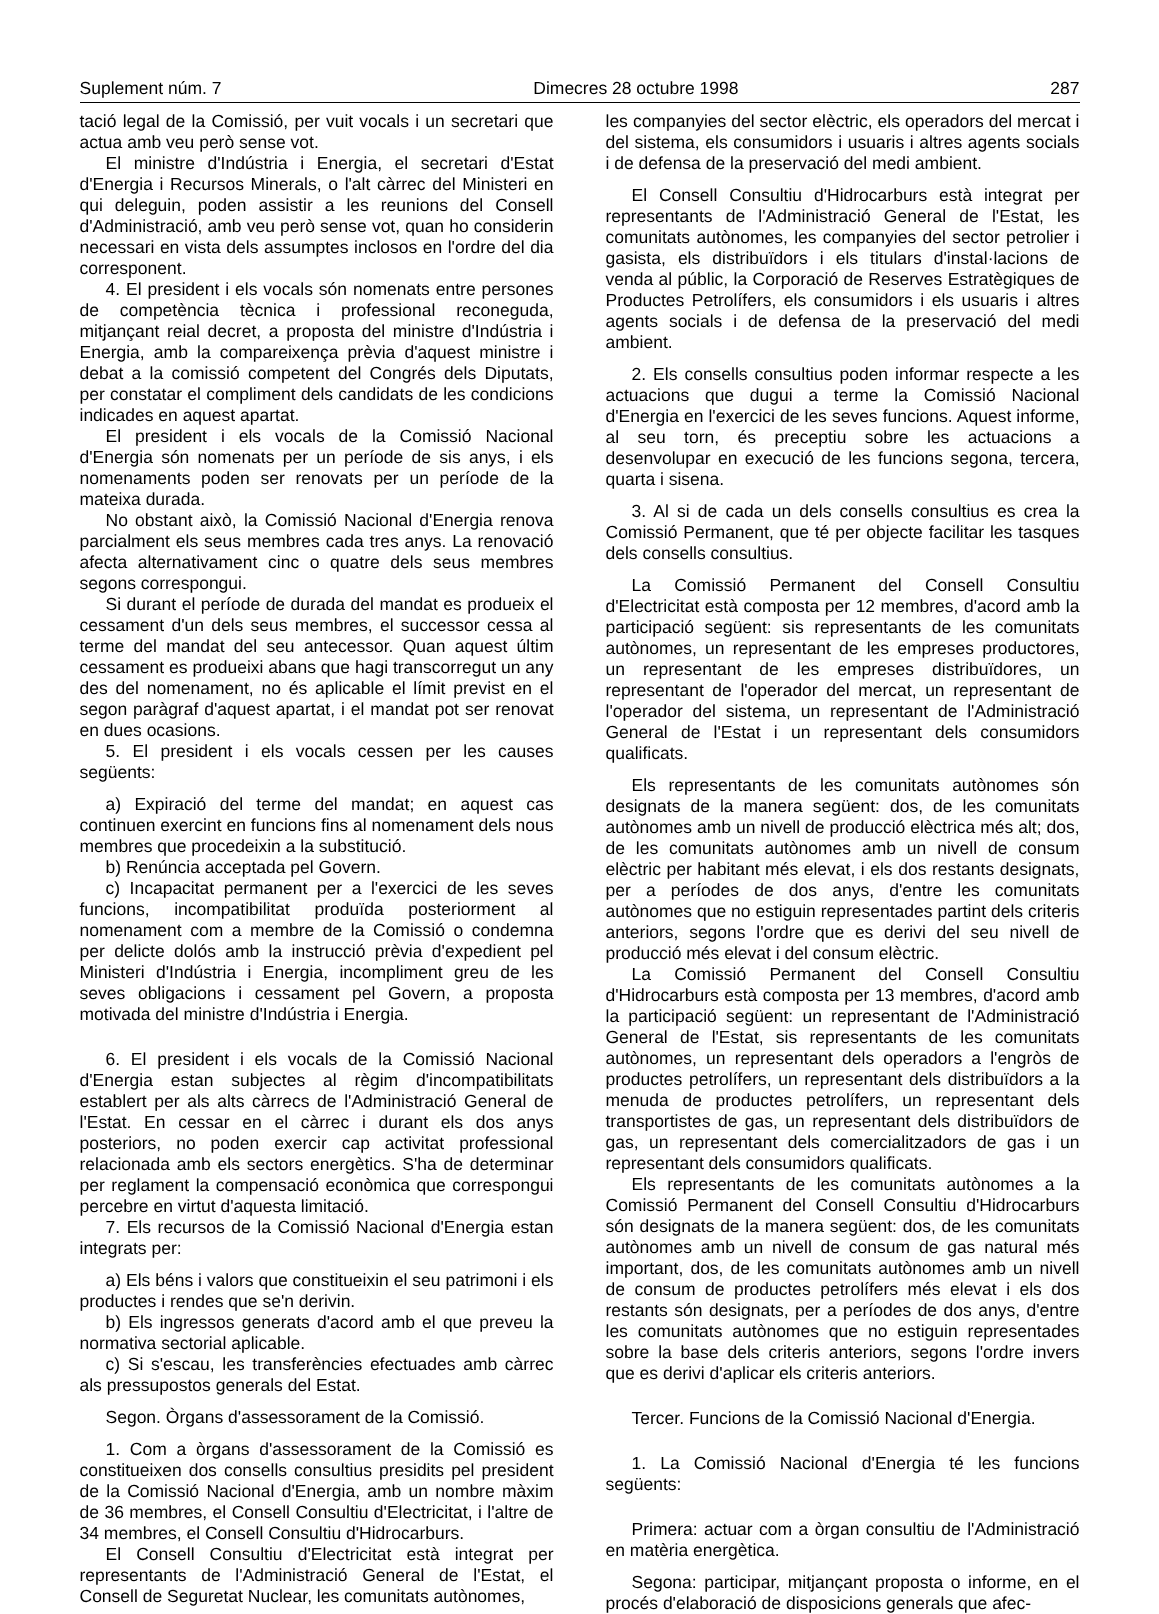Suplement núm. 7 Dimecres 28 octubre 1998 287
tació legal de la Comissió, per vuit vocals i un secretari que actua amb veu però sense vot.
El ministre d'Indústria i Energia, el secretari d'Estat d'Energia i Recursos Minerals, o l'alt càrrec del Ministeri en qui deleguin, poden assistir a les reunions del Consell d'Administració, amb veu però sense vot, quan ho considerin necessari en vista dels assumptes inclosos en l'ordre del dia corresponent.
4. El president i els vocals són nomenats entre persones de competència tècnica i professional reconeguda, mitjançant reial decret, a proposta del ministre d'Indústria i Energia, amb la compareixença prèvia d'aquest ministre i debat a la comissió competent del Congrés dels Diputats, per constatar el compliment dels candidats de les condicions indicades en aquest apartat.
El president i els vocals de la Comissió Nacional d'Energia són nomenats per un període de sis anys, i els nomenaments poden ser renovats per un període de la mateixa durada.
No obstant això, la Comissió Nacional d'Energia renova parcialment els seus membres cada tres anys. La renovació afecta alternativament cinc o quatre dels seus membres segons correspongui.
Si durant el període de durada del mandat es produeix el cessament d'un dels seus membres, el successor cessa al terme del mandat del seu antecessor. Quan aquest últim cessament es produeixi abans que hagi transcorregut un any des del nomenament, no és aplicable el límit previst en el segon paràgraf d'aquest apartat, i el mandat pot ser renovat en dues ocasions.
5. El president i els vocals cessen per les causes següents:
a) Expiració del terme del mandat; en aquest cas continuen exercint en funcions fins al nomenament dels nous membres que procedeixin a la substitució.
b) Renúncia acceptada pel Govern.
c) Incapacitat permanent per a l'exercici de les seves funcions, incompatibilitat produïda posteriorment al nomenament com a membre de la Comissió o condemna per delicte dolós amb la instrucció prèvia d'expedient pel Ministeri d'Indústria i Energia, incompliment greu de les seves obligacions i cessament pel Govern, a proposta motivada del ministre d'Indústria i Energia.
6. El president i els vocals de la Comissió Nacional d'Energia estan subjectes al règim d'incompatibilitats establert per als alts càrrecs de l'Administració General de l'Estat. En cessar en el càrrec i durant els dos anys posteriors, no poden exercir cap activitat professional relacionada amb els sectors energètics. S'ha de determinar per reglament la compensació econòmica que correspongui percebre en virtut d'aquesta limitació.
7. Els recursos de la Comissió Nacional d'Energia estan integrats per:
a) Els béns i valors que constitueixin el seu patrimoni i els productes i rendes que se'n derivin.
b) Els ingressos generats d'acord amb el que preveu la normativa sectorial aplicable.
c) Si s'escau, les transferències efectuades amb càrrec als pressupostos generals del Estat.
Segon. Òrgans d'assessorament de la Comissió.
1. Com a òrgans d'assessorament de la Comissió es constitueixen dos consells consultius presidits pel president de la Comissió Nacional d'Energia, amb un nombre màxim de 36 membres, el Consell Consultiu d'Electricitat, i l'altre de 34 membres, el Consell Consultiu d'Hidrocarburs.
El Consell Consultiu d'Electricitat està integrat per representants de l'Administració General de l'Estat, el Consell de Seguretat Nuclear, les comunitats autònomes,
les companyies del sector elèctric, els operadors del mercat i del sistema, els consumidors i usuaris i altres agents socials i de defensa de la preservació del medi ambient.
El Consell Consultiu d'Hidrocarburs està integrat per representants de l'Administració General de l'Estat, les comunitats autònomes, les companyies del sector petrolier i gasista, els distribuïdors i els titulars d'instal·lacions de venda al públic, la Corporació de Reserves Estratègiques de Productes Petrolífers, els consumidors i els usuaris i altres agents socials i de defensa de la preservació del medi ambient.
2. Els consells consultius poden informar respecte a les actuacions que dugui a terme la Comissió Nacional d'Energia en l'exercici de les seves funcions. Aquest informe, al seu torn, és preceptiu sobre les actuacions a desenvolupar en execució de les funcions segona, tercera, quarta i sisena.
3. Al si de cada un dels consells consultius es crea la Comissió Permanent, que té per objecte facilitar les tasques dels consells consultius.
La Comissió Permanent del Consell Consultiu d'Electricitat està composta per 12 membres, d'acord amb la participació següent: sis representants de les comunitats autònomes, un representant de les empreses productores, un representant de les empreses distribuïdores, un representant de l'operador del mercat, un representant de l'operador del sistema, un representant de l'Administració General de l'Estat i un representant dels consumidors qualificats.
Els representants de les comunitats autònomes són designats de la manera següent: dos, de les comunitats autònomes amb un nivell de producció elèctrica més alt; dos, de les comunitats autònomes amb un nivell de consum elèctric per habitant més elevat, i els dos restants designats, per a períodes de dos anys, d'entre les comunitats autònomes que no estiguin representades partint dels criteris anteriors, segons l'ordre que es derivi del seu nivell de producció més elevat i del consum elèctric.
La Comissió Permanent del Consell Consultiu d'Hidrocarburs està composta per 13 membres, d'acord amb la participació següent: un representant de l'Administració General de l'Estat, sis representants de les comunitats autònomes, un representant dels operadors a l'engròs de productes petrolífers, un representant dels distribuïdors a la menuda de productes petrolífers, un representant dels transportistes de gas, un representant dels distribuïdors de gas, un representant dels comercialitzadors de gas i un representant dels consumidors qualificats.
Els representants de les comunitats autònomes a la Comissió Permanent del Consell Consultiu d'Hidrocarburs són designats de la manera següent: dos, de les comunitats autònomes amb un nivell de consum de gas natural més important, dos, de les comunitats autònomes amb un nivell de consum de productes petrolífers més elevat i els dos restants són designats, per a períodes de dos anys, d'entre les comunitats autònomes que no estiguin representades sobre la base dels criteris anteriors, segons l'ordre invers que es derivi d'aplicar els criteris anteriors.
Tercer. Funcions de la Comissió Nacional d'Energia.
1. La Comissió Nacional d'Energia té les funcions següents:
Primera: actuar com a òrgan consultiu de l'Administració en matèria energètica.
Segona: participar, mitjançant proposta o informe, en el procés d'elaboració de disposicions generals que afec-